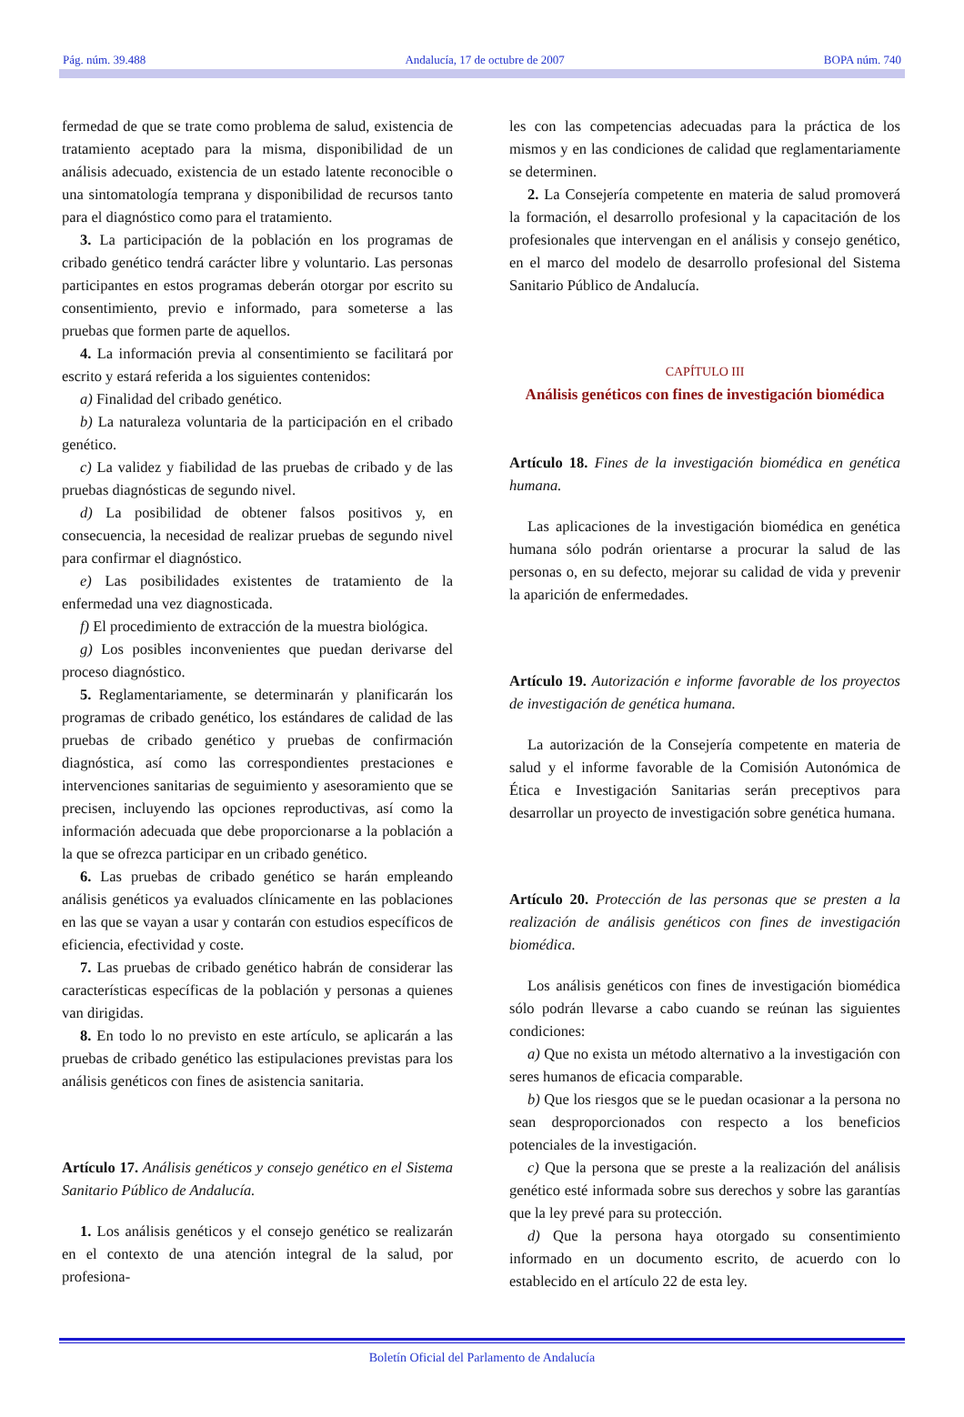Pág. núm. 39.488 Andalucía, 17 de octubre de 2007 BOPA núm. 740
fermedad de que se trate como problema de salud, existencia de tratamiento aceptado para la misma, disponibilidad de un análisis adecuado, existencia de un estado latente reconocible o una sintomatología temprana y disponibilidad de recursos tanto para el diagnóstico como para el tratamiento.
3. La participación de la población en los programas de cribado genético tendrá carácter libre y voluntario. Las personas participantes en estos programas deberán otorgar por escrito su consentimiento, previo e informado, para someterse a las pruebas que formen parte de aquellos.
4. La información previa al consentimiento se facilitará por escrito y estará referida a los siguientes contenidos:
a) Finalidad del cribado genético.
b) La naturaleza voluntaria de la participación en el cribado genético.
c) La validez y fiabilidad de las pruebas de cribado y de las pruebas diagnósticas de segundo nivel.
d) La posibilidad de obtener falsos positivos y, en consecuencia, la necesidad de realizar pruebas de segundo nivel para confirmar el diagnóstico.
e) Las posibilidades existentes de tratamiento de la enfermedad una vez diagnosticada.
f) El procedimiento de extracción de la muestra biológica.
g) Los posibles inconvenientes que puedan derivarse del proceso diagnóstico.
5. Reglamentariamente, se determinarán y planificarán los programas de cribado genético, los estándares de calidad de las pruebas de cribado genético y pruebas de confirmación diagnóstica, así como las correspondientes prestaciones e intervenciones sanitarias de seguimiento y asesoramiento que se precisen, incluyendo las opciones reproductivas, así como la información adecuada que debe proporcionarse a la población a la que se ofrezca participar en un cribado genético.
6. Las pruebas de cribado genético se harán empleando análisis genéticos ya evaluados clínicamente en las poblaciones en las que se vayan a usar y contarán con estudios específicos de eficiencia, efectividad y coste.
7. Las pruebas de cribado genético habrán de considerar las características específicas de la población y personas a quienes van dirigidas.
8. En todo lo no previsto en este artículo, se aplicarán a las pruebas de cribado genético las estipulaciones previstas para los análisis genéticos con fines de asistencia sanitaria.
Artículo 17. Análisis genéticos y consejo genético en el Sistema Sanitario Público de Andalucía.
1. Los análisis genéticos y el consejo genético se realizarán en el contexto de una atención integral de la salud, por profesiona-
les con las competencias adecuadas para la práctica de los mismos y en las condiciones de calidad que reglamentariamente se determinen.
2. La Consejería competente en materia de salud promoverá la formación, el desarrollo profesional y la capacitación de los profesionales que intervengan en el análisis y consejo genético, en el marco del modelo de desarrollo profesional del Sistema Sanitario Público de Andalucía.
CAPÍTULO III
Análisis genéticos con fines de investigación biomédica
Artículo 18. Fines de la investigación biomédica en genética humana.
Las aplicaciones de la investigación biomédica en genética humana sólo podrán orientarse a procurar la salud de las personas o, en su defecto, mejorar su calidad de vida y prevenir la aparición de enfermedades.
Artículo 19. Autorización e informe favorable de los proyectos de investigación de genética humana.
La autorización de la Consejería competente en materia de salud y el informe favorable de la Comisión Autonómica de Ética e Investigación Sanitarias serán preceptivos para desarrollar un proyecto de investigación sobre genética humana.
Artículo 20. Protección de las personas que se presten a la realización de análisis genéticos con fines de investigación biomédica.
Los análisis genéticos con fines de investigación biomédica sólo podrán llevarse a cabo cuando se reúnan las siguientes condiciones:
a) Que no exista un método alternativo a la investigación con seres humanos de eficacia comparable.
b) Que los riesgos que se le puedan ocasionar a la persona no sean desproporcionados con respecto a los beneficios potenciales de la investigación.
c) Que la persona que se preste a la realización del análisis genético esté informada sobre sus derechos y sobre las garantías que la ley prevé para su protección.
d) Que la persona haya otorgado su consentimiento informado en un documento escrito, de acuerdo con lo establecido en el artículo 22 de esta ley.
Boletín Oficial del Parlamento de Andalucía